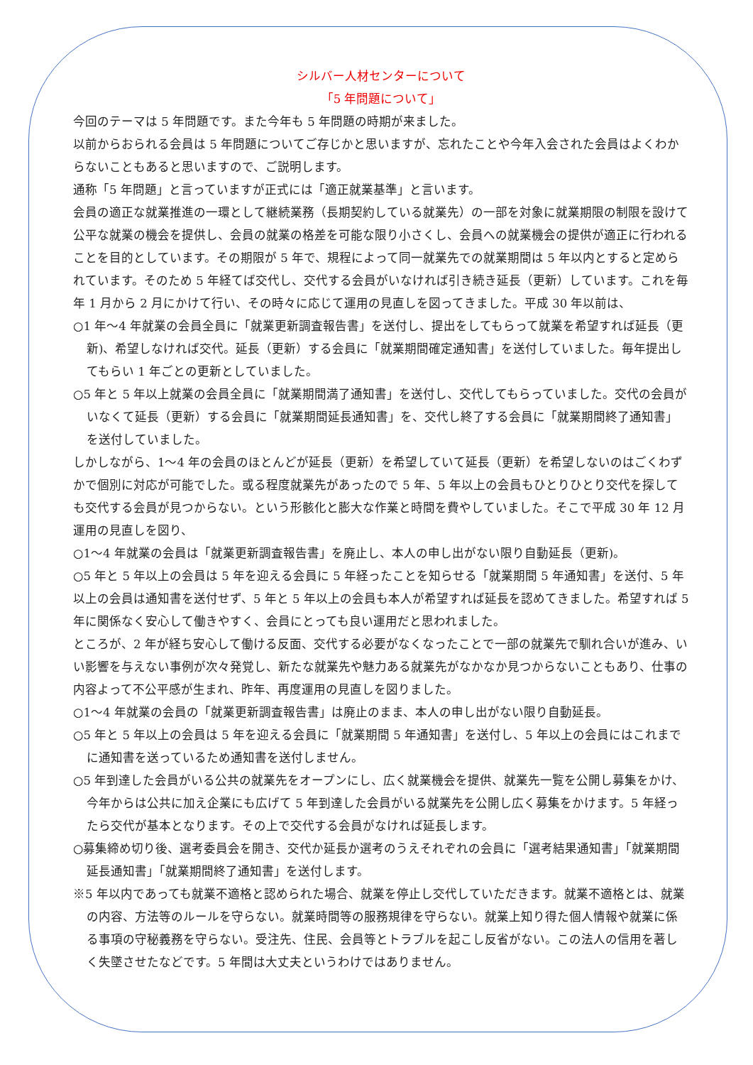シルバー人材センターについて
「5 年問題について」
今回のテーマは 5 年問題です。また今年も 5 年問題の時期が来ました。
以前からおられる会員は 5 年問題についてご存じかと思いますが、忘れたことや今年入会された会員はよくわからないこともあると思いますので、ご説明します。
通称「5 年問題」と言っていますが正式には「適正就業基準」と言います。
会員の適正な就業推進の一環として継続業務（長期契約している就業先）の一部を対象に就業期限の制限を設けて公平な就業の機会を提供し、会員の就業の格差を可能な限り小さくし、会員への就業機会の提供が適正に行われることを目的としています。その期限が 5 年で、規程によって同一就業先での就業期間は 5 年以内とすると定められています。そのため 5 年経てば交代し、交代する会員がいなければ引き続き延長（更新）しています。これを毎年 1 月から 2 月にかけて行い、その時々に応じて運用の見直しを図ってきました。平成 30 年以前は、
○1 年～4 年就業の会員全員に「就業更新調査報告書」を送付し、提出をしてもらって就業を希望すれば延長（更新)、希望しなければ交代。延長（更新）する会員に「就業期間確定通知書」を送付していました。毎年提出してもらい 1 年ごとの更新としていました。
○5 年と 5 年以上就業の会員全員に「就業期間満了通知書」を送付し、交代してもらっていました。交代の会員がいなくて延長（更新）する会員に「就業期間延長通知書」を、交代し終了する会員に「就業期間終了通知書」を送付していました。
しかしながら、1～4 年の会員のほとんどが延長（更新）を希望していて延長（更新）を希望しないのはごくわずかで個別に対応が可能でした。或る程度就業先があったので 5 年、5 年以上の会員もひとりひとり交代を探しても交代する会員が見つからない。という形骸化と膨大な作業と時間を費やしていました。そこで平成 30 年 12 月運用の見直しを図り、
○1～4 年就業の会員は「就業更新調査報告書」を廃止し、本人の申し出がない限り自動延長（更新)。
○5 年と 5 年以上の会員は 5 年を迎える会員に 5 年経ったことを知らせる「就業期間 5 年通知書」を送付、5 年以上の会員は通知書を送付せず、5 年と 5 年以上の会員も本人が希望すれば延長を認めてきました。希望すれば 5 年に関係なく安心して働きやすく、会員にとっても良い運用だと思われました。
ところが、2 年が経ち安心して働ける反面、交代する必要がなくなったことで一部の就業先で馴れ合いが進み、いい影響を与えない事例が次々発覚し、新たな就業先や魅力ある就業先がなかなか見つからないこともあり、仕事の内容よって不公平感が生まれ、昨年、再度運用の見直しを図りました。
○1～4 年就業の会員の「就業更新調査報告書」は廃止のまま、本人の申し出がない限り自動延長。
○5 年と 5 年以上の会員は 5 年を迎える会員に「就業期間 5 年通知書」を送付し、5 年以上の会員にはこれまでに通知書を送っているため通知書を送付しません。
○5 年到達した会員がいる公共の就業先をオープンにし、広く就業機会を提供、就業先一覧を公開し募集をかけ、今年からは公共に加え企業にも広げて 5 年到達した会員がいる就業先を公開し広く募集をかけます。5 年経ったら交代が基本となります。その上で交代する会員がなければ延長します。
○募集締め切り後、選考委員会を開き、交代か延長か選考のうえそれぞれの会員に「選考結果通知書」「就業期間延長通知書」「就業期間終了通知書」を送付します。
※5 年以内であっても就業不適格と認められた場合、就業を停止し交代していただきます。就業不適格とは、就業の内容、方法等のルールを守らない。就業時間等の服務規律を守らない。就業上知り得た個人情報や就業に係る事項の守秘義務を守らない。受注先、住民、会員等とトラブルを起こし反省がない。この法人の信用を著しく失墜させたなどです。5 年間は大丈夫というわけではありません。